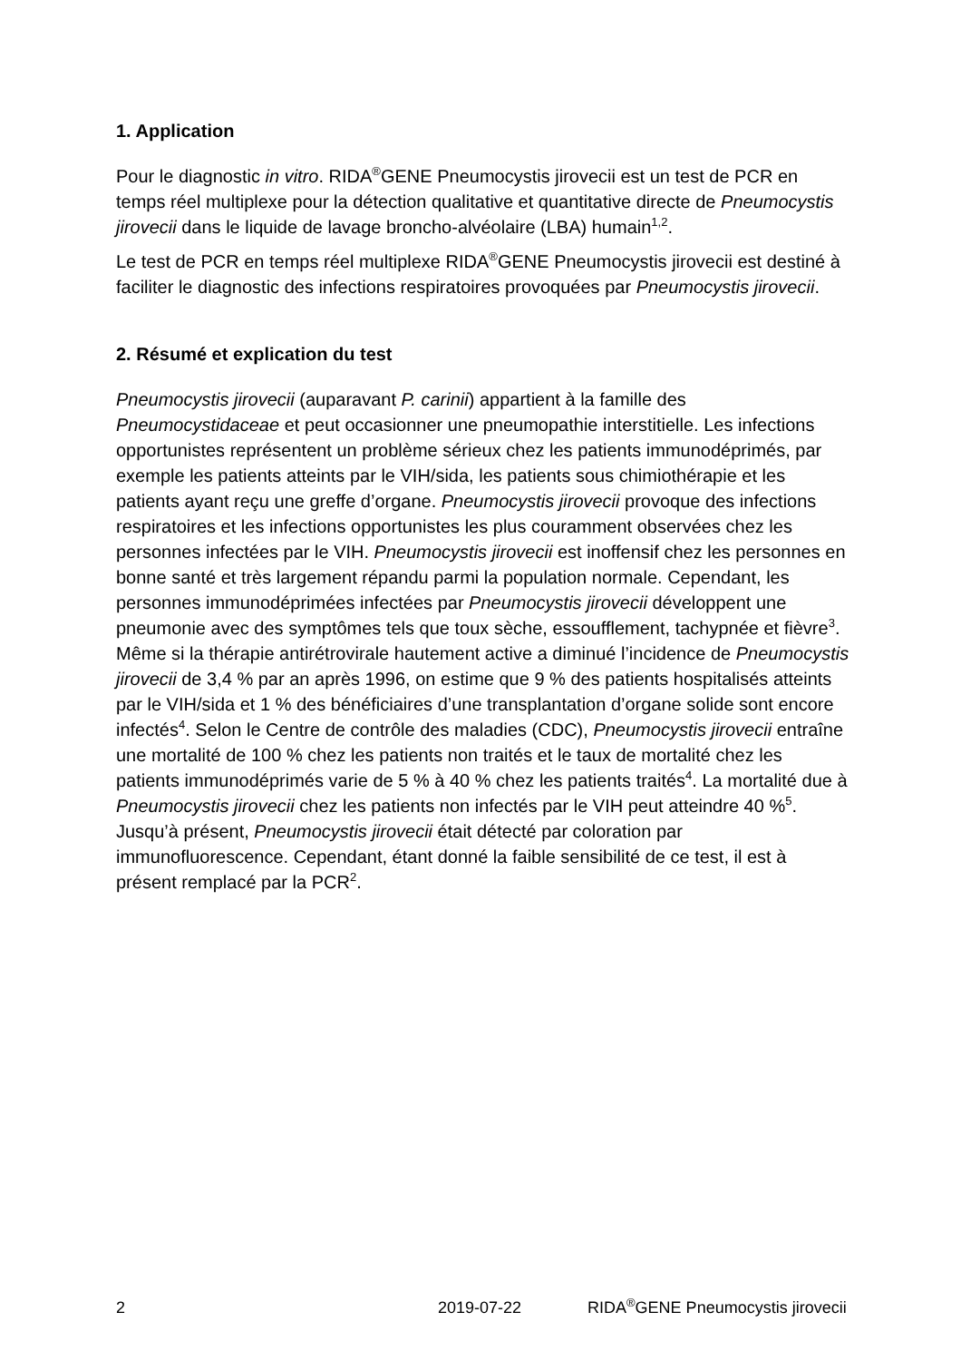1. Application
Pour le diagnostic in vitro. RIDA<sup>®</sup>GENE Pneumocystis jirovecii est un test de PCR en temps réel multiplexe pour la détection qualitative et quantitative directe de Pneumocystis jirovecii dans le liquide de lavage broncho-alvéolaire (LBA) humain<sup>1,2</sup>.
Le test de PCR en temps réel multiplexe RIDA<sup>®</sup>GENE Pneumocystis jirovecii est destiné à faciliter le diagnostic des infections respiratoires provoquées par Pneumocystis jirovecii.
2. Résumé et explication du test
Pneumocystis jirovecii (auparavant P. carinii) appartient à la famille des Pneumocystidaceae et peut occasionner une pneumopathie interstitielle. Les infections opportunistes représentent un problème sérieux chez les patients immunodéprimés, par exemple les patients atteints par le VIH/sida, les patients sous chimiothérapie et les patients ayant reçu une greffe d’organe. Pneumocystis jirovecii provoque des infections respiratoires et les infections opportunistes les plus couramment observées chez les personnes infectées par le VIH. Pneumocystis jirovecii est inoffensif chez les personnes en bonne santé et très largement répandu parmi la population normale. Cependant, les personnes immunodéprimées infectées par Pneumocystis jirovecii développent une pneumonie avec des symptômes tels que toux sèche, essoufflement, tachypnée et fièvre<sup>3</sup>. Même si la thérapie antirétrovirale hautement active a diminué l’incidence de Pneumocystis jirovecii de 3,4 % par an après 1996, on estime que 9 % des patients hospitalisés atteints par le VIH/sida et 1 % des bénéficiaires d’une transplantation d’organe solide sont encore infectés<sup>4</sup>. Selon le Centre de contrôle des maladies (CDC), Pneumocystis jirovecii entraîne une mortalité de 100 % chez les patients non traités et le taux de mortalité chez les patients immunodéprimés varie de 5 % à 40 % chez les patients traités<sup>4</sup>. La mortalité due à Pneumocystis jirovecii chez les patients non infectés par le VIH peut atteindre 40 %<sup>5</sup>. Jusqu’à présent, Pneumocystis jirovecii était détecté par coloration par immunofluorescence. Cependant, étant donné la faible sensibilité de ce test, il est à présent remplacé par la PCR<sup>2</sup>.
2 2019-07-22 RIDA<sup>®</sup>GENE Pneumocystis jirovecii